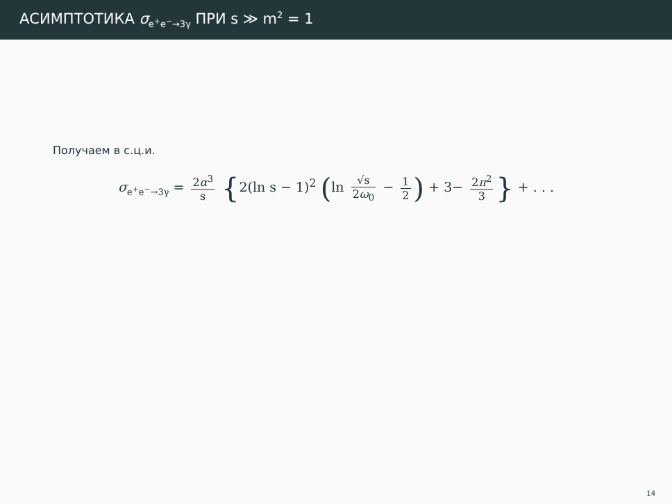АСИМПТОТИКА σ<sub>e<sup>+</sup>e<sup>−</sup>→3γ</sub> ПРИ s ≫ m<sup>2</sup> = 1
Получаем в с.ц.и.
σ<sub>e<sup>+</sup>e<sup>−</sup>→3γ</sub> = 2α<sup>3</sup> s {2(ln s − 1)<sup>2</sup> (ln √s 2ω<sub>0</sub> − 1 2) + 3− 2π<sup>2</sup> 3 } + . . .
14